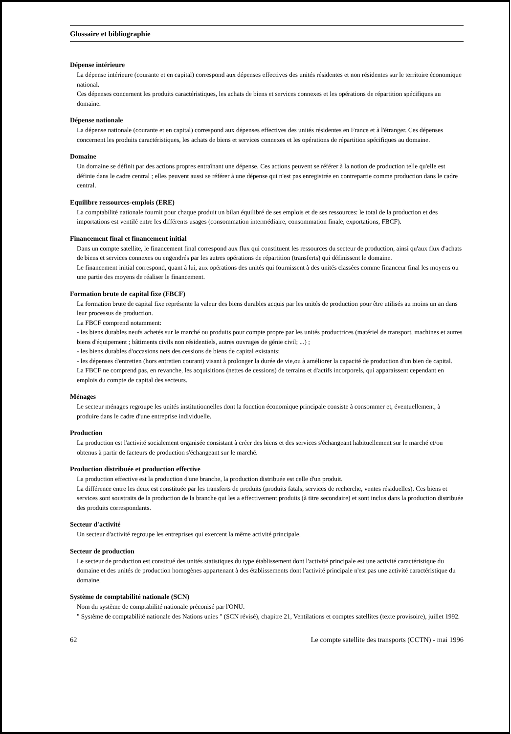Glossaire et bibliographie
Dépense intérieure
La dépense intérieure (courante et en capital) correspond aux dépenses effectives des unités résidentes et non résidentes sur le territoire économique national.
Ces dépenses concernent les produits caractéristiques, les achats de biens et services connexes et les opérations de répartition spécifiques au domaine.
Dépense nationale
La dépense nationale (courante et en capital) correspond aux dépenses effectives des unités résidentes en France et à l'étranger. Ces dépenses concernent les produits caractéristiques, les achats de biens et services connexes et les opérations de répartition spécifiques au domaine.
Domaine
Un domaine se définit par des actions propres entraînant une dépense. Ces actions peuvent se référer à la notion de production telle qu'elle est définie dans le cadre central ; elles peuvent aussi se référer à une dépense qui n'est pas enregistrée en contrepartie comme production dans le cadre central.
Equilibre ressources-emplois (ERE)
La comptabilité nationale fournit pour chaque produit un bilan équilibré de ses emplois et de ses ressources: le total de la production et des importations est ventilé entre les différents usages (consommation intermédiaire, consommation finale, exportations, FBCF).
Financement final et financement initial
Dans un compte satellite, le financement final correspond aux flux qui constituent les ressources du secteur de production, ainsi qu'aux flux d'achats de biens et services connexes ou engendrés par les autres opérations de répartition (transferts) qui définissent le domaine.
Le financement initial correspond, quant à lui, aux opérations des unités qui fournissent à des unités classées comme financeur final les moyens ou une partie des moyens de réaliser le financement.
Formation brute de capital fixe (FBCF)
La formation brute de capital fixe représente la valeur des biens durables acquis par les unités de production pour être utilisés au moins un an dans leur processus de production.
La FBCF comprend notamment:
- les biens durables neufs achetés sur le marché ou produits pour compte propre par les unités productrices (matériel de transport, machines et autres biens d'équipement ; bâtiments civils non résidentiels, autres ouvrages de génie civil; ...) ;
- les biens durables d'occasions nets des cessions de biens de capital existants;
- les dépenses d'entretien (hors entretien courant) visant à prolonger la durée de vie,ou à améliorer la capacité de production d'un bien de capital.
La FBCF ne comprend pas, en revanche, les acquisitions (nettes de cessions) de terrains et d'actifs incorporels, qui apparaissent cependant en emplois du compte de capital des secteurs.
Ménages
Le secteur ménages regroupe les unités institutionnelles dont la fonction économique principale consiste à consommer et, éventuellement, à produire dans le cadre d'une entreprise individuelle.
Production
La production est l'activité socialement organisée consistant à créer des biens et des services s'échangeant habituellement sur le marché et/ou obtenus à partir de facteurs de production s'échangeant sur le marché.
Production distribuée et production effective
La production effective est la production d'une branche, la production distribuée est celle d'un produit.
La différence entre les deux est constituée par les transferts de produits (produits fatals, services de recherche, ventes résiduelles). Ces biens et services sont soustraits de la production de la branche qui les a effectivement produits (à titre secondaire) et sont inclus dans la production distribuée des produits correspondants.
Secteur d'activité
Un secteur d'activité regroupe les entreprises qui exercent la même activité principale.
Secteur de production
Le secteur de production est constitué des unités statistiques du type établissement dont l'activité principale est une activité caractéristique du domaine et des unités de production homogènes appartenant à des établissements dont l'activité principale n'est pas une activité caractéristique du domaine.
Système de comptabilité nationale (SCN)
Nom du système de comptabilité nationale préconisé par l'ONU.
" Système de comptabilité nationale des Nations unies " (SCN révisé), chapitre 21, Ventilations et comptes satellites (texte provisoire), juillet 1992.
62 Le compte satellite des transports (CCTN) - mai 1996